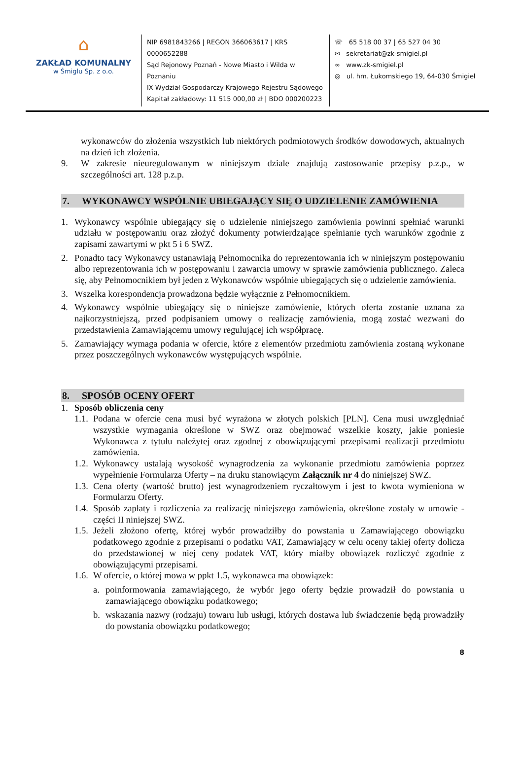⌂
ZAKŁAD KOMUNALNY
w Śmiglu Sp. z o.o.
NIP 6981843266 | REGON 366063617 | KRS 0000652288
Sąd Rejonowy Poznań - Nowe Miasto i Wilda w Poznaniu
IX Wydział Gospodarczy Krajowego Rejestru Sądowego
Kapitał zakładowy: 11 515 000,00 zł | BDO 000200223
☏ 65 518 00 37 | 65 527 04 30
✉ sekretariat@zk-smigiel.pl
∞ www.zk-smigiel.pl
◎ ul. hm. Łukomskiego 19, 64-030 Śmigiel
wykonawców do złożenia wszystkich lub niektórych podmiotowych środków dowodowych, aktualnych na dzień ich złożenia.
9. W zakresie nieuregulowanym w niniejszym dziale znajdują zastosowanie przepisy p.z.p., w szczególności art. 128 p.z.p.
7. WYKONAWCY WSPÓLNIE UBIEGAJĄCY SIĘ O UDZIELENIE ZAMÓWIENIA
1. Wykonawcy wspólnie ubiegający się o udzielenie niniejszego zamówienia powinni spełniać warunki udziału w postępowaniu oraz złożyć dokumenty potwierdzające spełnianie tych warunków zgodnie z zapisami zawartymi w pkt 5 i 6 SWZ.
2. Ponadto tacy Wykonawcy ustanawiają Pełnomocnika do reprezentowania ich w niniejszym postępowaniu albo reprezentowania ich w postępowaniu i zawarcia umowy w sprawie zamówienia publicznego. Zaleca się, aby Pełnomocnikiem był jeden z Wykonawców wspólnie ubiegających się o udzielenie zamówienia.
3. Wszelka korespondencja prowadzona będzie wyłącznie z Pełnomocnikiem.
4. Wykonawcy wspólnie ubiegający się o niniejsze zamówienie, których oferta zostanie uznana za najkorzystniejszą, przed podpisaniem umowy o realizację zamówienia, mogą zostać wezwani do przedstawienia Zamawiającemu umowy regulującej ich współpracę.
5. Zamawiający wymaga podania w ofercie, które z elementów przedmiotu zamówienia zostaną wykonane przez poszczególnych wykonawców występujących wspólnie.
8. SPOSÓB OCENY OFERT
1. Sposób obliczenia ceny
1.1.
Podana w ofercie cena musi być wyrażona w złotych polskich [PLN]. Cena musi uwzględniać wszystkie wymagania określone w SWZ oraz obejmować wszelkie koszty, jakie poniesie Wykonawca z tytułu należytej oraz zgodnej z obowiązującymi przepisami realizacji przedmiotu zamówienia.
1.2.
Wykonawcy ustalają wysokość wynagrodzenia za wykonanie przedmiotu zamówienia poprzez wypełnienie Formularza Oferty – na druku stanowiącym Załącznik nr 4 do niniejszej SWZ.
1.3.
Cena oferty (wartość brutto) jest wynagrodzeniem ryczałtowym i jest to kwota wymieniona w Formularzu Oferty.
1.4.
Sposób zapłaty i rozliczenia za realizację niniejszego zamówienia, określone zostały w umowie - części II niniejszej SWZ.
1.5.
Jeżeli złożono ofertę, której wybór prowadziłby do powstania u Zamawiającego obowiązku podatkowego zgodnie z przepisami o podatku VAT, Zamawiający w celu oceny takiej oferty dolicza do przedstawionej w niej ceny podatek VAT, który miałby obowiązek rozliczyć zgodnie z obowiązującymi przepisami.
1.6.
W ofercie, o której mowa w ppkt 1.5, wykonawca ma obowiązek:
a. poinformowania zamawiającego, że wybór jego oferty będzie prowadził do powstania u zamawiającego obowiązku podatkowego;
b. wskazania nazwy (rodzaju) towaru lub usługi, których dostawa lub świadczenie będą prowadziły do powstania obowiązku podatkowego;
8